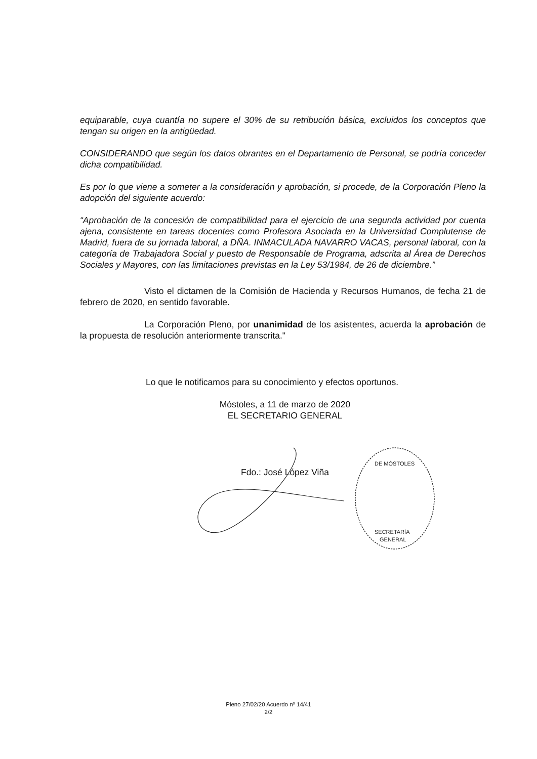equiparable, cuya cuantía no supere el 30% de su retribución básica, excluidos los conceptos que tengan su origen en la antigüedad.
CONSIDERANDO que según los datos obrantes en el Departamento de Personal, se podría conceder dicha compatibilidad.
Es por lo que viene a someter a la consideración y aprobación, si procede, de la Corporación Pleno la adopción del siguiente acuerdo:
“Aprobación de la concesión de compatibilidad para el ejercicio de una segunda actividad por cuenta ajena, consistente en tareas docentes como Profesora Asociada en la Universidad Complutense de Madrid, fuera de su jornada laboral, a DÑA. INMACULADA NAVARRO VACAS, personal laboral, con la categoría de Trabajadora Social y puesto de Responsable de Programa, adscrita al Área de Derechos Sociales y Mayores, con las limitaciones previstas en la Ley 53/1984, de 26 de diciembre.”
Visto el dictamen de la Comisión de Hacienda y Recursos Humanos, de fecha 21 de febrero de 2020, en sentido favorable.
La Corporación Pleno, por unanimidad de los asistentes, acuerda la aprobación de la propuesta de resolución anteriormente transcrita."
Lo que le notificamos para su conocimiento y efectos oportunos.
Móstoles, a 11 de marzo de 2020
EL SECRETARIO GENERAL
Fdo.: José López Viña
SECRETARÍA
GENERAL
DE MÓSTOLES
Pleno 27/02/20 Acuerdo nº 14/41
2/2